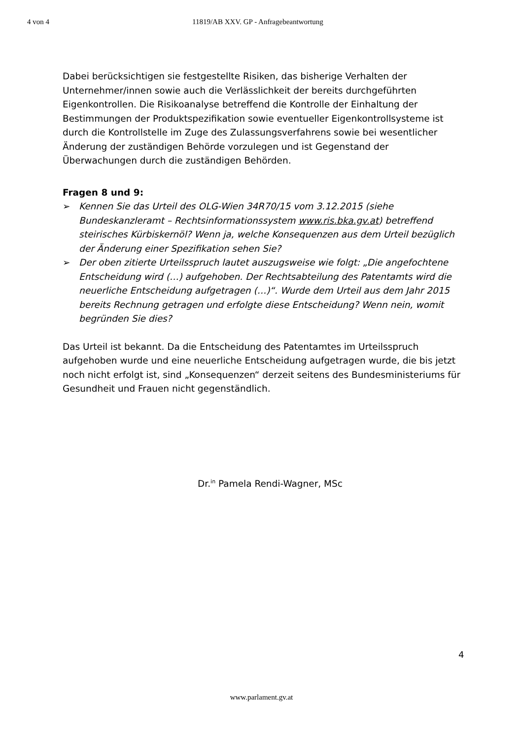4 von 4 11819/AB XXV. GP - Anfragebeantwortung
Dabei berücksichtigen sie festgestellte Risiken, das bisherige Verhalten der Unternehmer/innen sowie auch die Verlässlichkeit der bereits durchgeführten Eigenkontrollen. Die Risikoanalyse betreffend die Kontrolle der Einhaltung der Bestimmungen der Produktspezifikation sowie eventueller Eigenkontrollsysteme ist durch die Kontrollstelle im Zuge des Zulassungsverfahrens sowie bei wesentlicher Änderung der zuständigen Behörde vorzulegen und ist Gegenstand der Überwachungen durch die zuständigen Behörden.
Fragen 8 und 9:
➢ Kennen Sie das Urteil des OLG-Wien 34R70/15 vom 3.12.2015 (siehe Bundeskanzleramt – Rechtsinformationssystem www.ris.bka.gv.at) betreffend steirisches Kürbiskernöl? Wenn ja, welche Konsequenzen aus dem Urteil bezüglich der Änderung einer Spezifikation sehen Sie?
➢ Der oben zitierte Urteilsspruch lautet auszugsweise wie folgt: „Die angefochtene Entscheidung wird (…) aufgehoben. Der Rechtsabteilung des Patentamts wird die neuerliche Entscheidung aufgetragen (…)“. Wurde dem Urteil aus dem Jahr 2015 bereits Rechnung getragen und erfolgte diese Entscheidung? Wenn nein, womit begründen Sie dies?
Das Urteil ist bekannt. Da die Entscheidung des Patentamtes im Urteilsspruch aufgehoben wurde und eine neuerliche Entscheidung aufgetragen wurde, die bis jetzt noch nicht erfolgt ist, sind „Konsequenzen“ derzeit seitens des Bundesministeriums für Gesundheit und Frauen nicht gegenständlich.
Dr.<sup>in</sup> Pamela Rendi-Wagner, MSc
4
www.parlament.gv.at